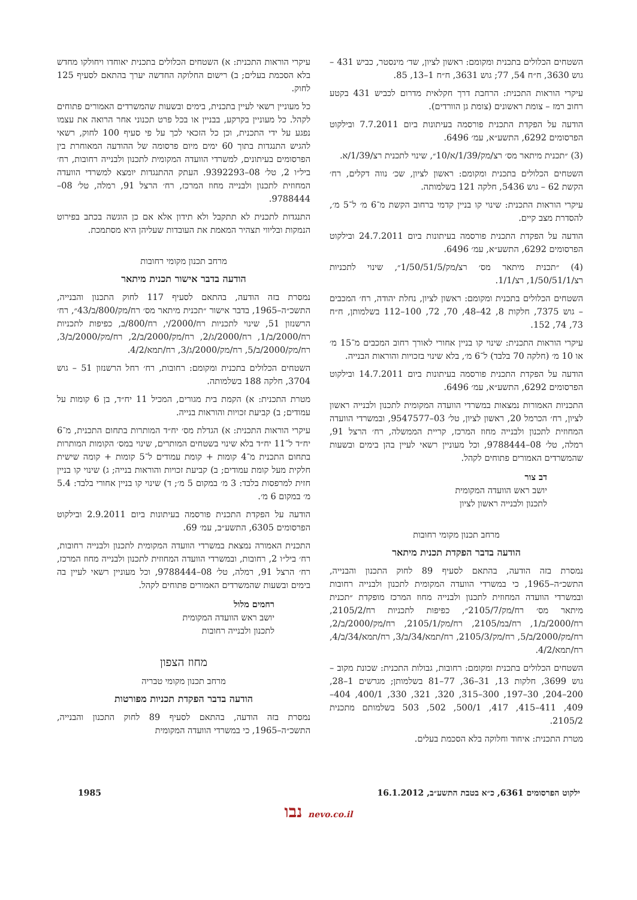השטחים הכלולים בתכנית ומקומם: ראשון לציון, שד׳ מינסטר, כביש 431 – גוש 3630, ח״ח 54, 77; גוש 3631, ח״ח 1–13, 85.
עיקרי הוראות התכנית: הרחבת דרך חקלאית מדרום לכביש 431 בקטע רחוב רמז – צומת ראשונים (צומת גן הוורדים).
הודעה על הפקדת התכנית פורסמה בעיתונות ביום 7.7.2011 ובילקוט הפרסומים 6292, התשע״א, עמ׳ 6496.
(3) ״תכנית מיתאר מס׳ רצ/מק/1/39/א/10״, שינוי לתכנית רצ/1/39/א.
השטחים הכלולים בתכנית ומקומם: ראשון לציון, שכ׳ נווה דקלים, רח׳ הקשת 62 – גוש 5436, חלקה 121 בשלמותה.
עיקרי הוראות התכנית: שינוי קו בניין קדמי ברחוב הקשת מ־6 מ׳ ל־5 מ׳, להסדרת מצב קיים.
הודעה על הפקדת התכנית פורסמה בעיתונות ביום 24.7.2011 ובילקוט הפרסומים 6292, התשע״א, עמ׳ 6496.
(4) ״תכנית מיתאר מס׳ רצ/מק/1/50/51/5״, שינוי לתכניות רצ/1/50/51/1, רצ/1/1.
השטחים הכלולים בתכנית ומקומם: ראשון לציון, נחלת יהודה, רח׳ המכבים – גוש 7375, חלקות 8, 42–48, 70, 72, 100–112 בשלמותן, ח״ח 73, 74, 152.
עיקרי הוראות התכנית: שינוי קו בניין אחורי לאורך רחוב המכבים מ־15 מ׳ או 10 מ׳ (חלקה 70 בלבד) ל־6 מ׳, בלא שינוי בזכויות והוראות הבנייה.
הודעה על הפקדת התכנית פורסמה בעיתונות ביום 14.7.2011 ובילקוט הפרסומים 6292, התשע״א, עמ׳ 6496.
התכניות האמורות נמצאות במשרדי הוועדה המקומית לתכנון ולבנייה ראשון לציון, רח׳ הכרמל 20, ראשון לציון, טל׳ 03–9547577, ובמשרדי הוועדה המחוזית לתכנון ולבנייה מחוז המרכז, קריית הממשלה, רח׳ הרצל 91, רמלה, טל׳ 08–9788444, וכל מעוניין רשאי לעיין בהן בימים ובשעות שהמשרדים האמורים פתוחים לקהל.
דב צור
יושב ראש הוועדה המקומית
לתכנון ולבנייה ראשון לציון
מרחב תכנון מקומי רחובות
הודעה בדבר הפקדת תכנית מיתאר
נמסרת בזה הודעה, בהתאם לסעיף 89 לחוק התכנון והבנייה, התשכ״ה–1965, כי במשרדי הוועדה המקומית לתכנון ולבנייה רחובות ובמשרדי הוועדה המחוזית לתכנון ולבנייה מחוז המרכז מופקדת ״תכנית מיתאר מס׳ רח/מק/2105/7״, כפיפות לתכניות רח/2105/2, רח/2000/ב/1, רח/במ/2105, רח/מק/2105/1, רח/מק/2000/ב/2, רח/מק/2000/ב/5, רח/מק/2105/3, רח/תמא/34/ב/3, רח/תמא/34/ב/4, רח/תמא/4/2.
השטחים הכלולים בתכנית ומקומם: רחובות, גבולות התכנית: שכונת מקוב – גוש 3699, חלקות 13, 31–36, 77–81 בשלמותן; מגרשים 1–28, 200–204, 30–197, 300–315, 320, 321, 330, 400/1, 404–409, 411–415, 417, 500/1, 502, 503 בשלמותם מתכנית 2105/2.
מטרת התכנית: איחוד וחלוקה בלא הסכמת בעלים.
עיקרי הוראות התכנית: א) השטחים הכלולים בתכנית יאוחדו ויחולקו מחדש בלא הסכמת בעלים; ב) רישום החלוקה החדשה יערך בהתאם לסעיף 125 לחוק.
כל מעוניין רשאי לעיין בתכנית, בימים ובשעות שהמשרדים האמורים פתוחים לקהל. כל מעוניין בקרקע, בבניין או בכל פרט תכנוני אחר הרואה את עצמו נפגע על ידי התכנית, וכן כל הזכאי לכך על פי סעיף 100 לחוק, רשאי להגיש התנגדות בתוך 60 ימים מיום פרסומה של ההודעה המאוחרת בין הפרסומים בעיתונים, למשרדי הוועדה המקומית לתכנון ולבנייה רחובות, רח׳ ביל״ו 2, טל׳ 08–9392293. העתק ההתנגדות יומצא למשרדי הוועדה המחוזית לתכנון ולבנייה מחוז המרכז, רח׳ הרצל 91, רמלה, טל׳ 08–9788444.
התנגדות לתכנית לא תתקבל ולא תידון אלא אם כן הוגשה בכתב בפירוט הנמקות ובליווי תצהיר המאמת את העובדות שעליהן היא מסתמכת.
מרחב תכנון מקומי רחובות
הודעה בדבר אישור תכנית מיתאר
נמסרת בזה הודעה, בהתאם לסעיף 117 לחוק התכנון והבנייה, התשכ״ה–1965, בדבר אישור ״תכנית מיתאר מס׳ רח/מק/800/ב/43״, רח׳ הרשנזון 51, שינוי לתכניות רח/2000/י, רח/800/ב, כפיפות לתכניות רח/2000/ב/1, רח/2000/ג/2, רח/מק/2000/ב/2, רח/מק/2000/ב/3, רח/מק/2000/ב/5, רח/מק/2000/ג/3, רח/תמא/4/2.
השטחים הכלולים בתכנית ומקומם: רחובות, רח׳ רחל הרשנזון 51 – גוש 3704, חלקה 188 בשלמותה.
מטרת התכנית: א) הקמת בית מגורים, המכיל 11 יח״ד, בן 6 קומות על עמודים; ב) קביעת זכויות והוראות בנייה.
עיקרי הוראות התכנית: א) הגדלת מס׳ יח״ד המותרות בתחום התכנית, מ־6 יח״ד ל־11 יח״ד בלא שינוי בשטחים המותרים, שינוי במס׳ הקומות המותרות בתחום התכנית מ־4 קומות + קומת עמודים ל־5 קומות + קומה שישית חלקית מעל קומת עמודים; ב) קביעת זכויות והוראות בנייה; ג) שינוי קו בניין חזית למרפסות בלבד: 3 מ׳ במקום 5 מ׳; ד) שינוי קו בניין אחורי בלבד: 5.4 מ׳ במקום 6 מ׳.
הודעה על הפקדת התכנית פורסמה בעיתונות ביום 2.9.2011 ובילקוט הפרסומים 6305, התשע״ב, עמ׳ 69.
התכנית האמורה נמצאת במשרדי הוועדה המקומית לתכנון ולבנייה רחובות, רח׳ ביל״ו 2, רחובות, ובמשרדי הוועדה המחוזית לתכנון ולבנייה מחוז המרכז, רח׳ הרצל 91, רמלה, טל׳ 08–9788444, וכל מעוניין רשאי לעיין בה בימים ובשעות שהמשרדים האמורים פתוחים לקהל.
רחמים מלול
יושב ראש הוועדה המקומית
לתכנון ולבנייה רחובות
מחוז הצפון
מרחב תכנון מקומי טבריה
הודעה בדבר הפקדת תכניות מפורטות
נמסרת בזה הודעה, בהתאם לסעיף 89 לחוק התכנון והבנייה, התשכ״ה–1965, כי במשרדי הוועדה המקומית
ילקוט הפרסומים 6361, כ״א בטבת התשע״ב, 16.1.2012 1985
נבו nevo.co.il